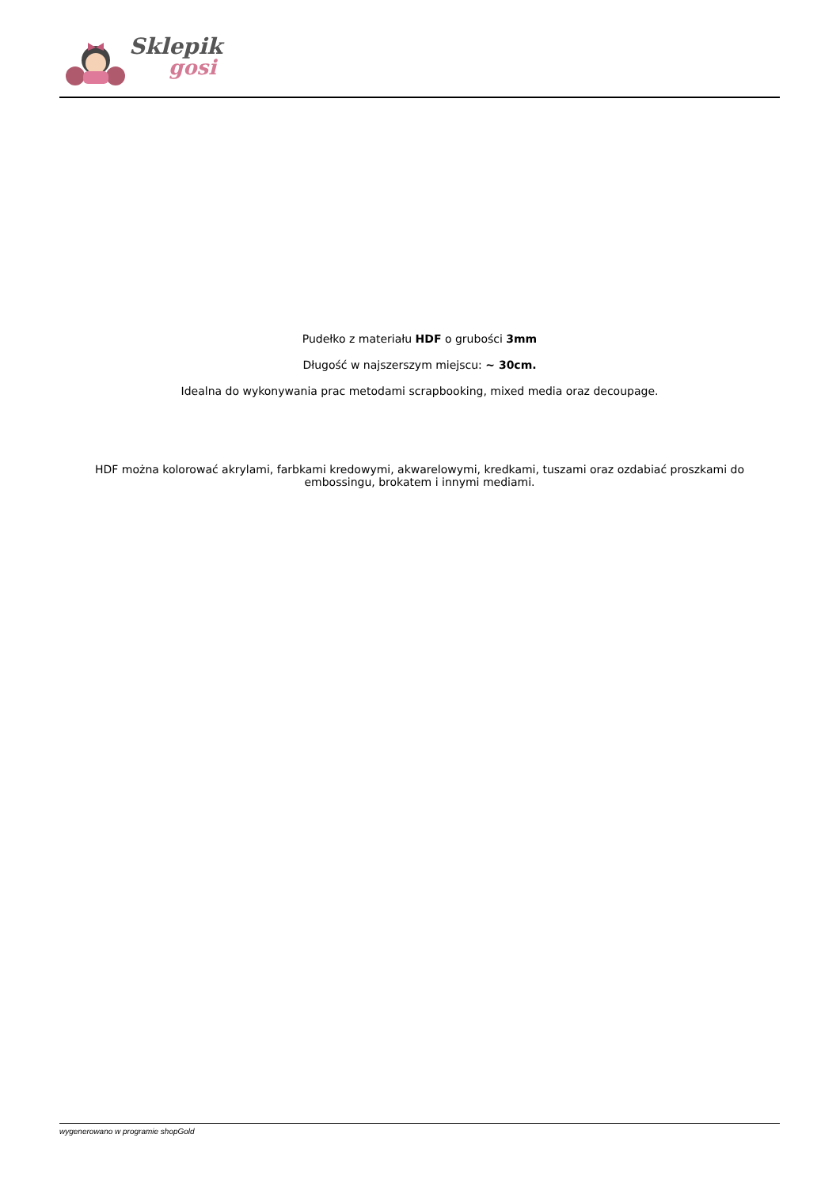Sklepik
gosi
Pudełko z materiału HDF o grubości 3mm
Długość w najszerszym miejscu: ~ 30cm.
Idealna do wykonywania prac metodami scrapbooking, mixed media oraz decoupage.
HDF można kolorować akrylami, farbkami kredowymi, akwarelowymi, kredkami, tuszami oraz ozdabiać proszkami do embossingu, brokatem i innymi mediami.
wygenerowano w programie shopGold